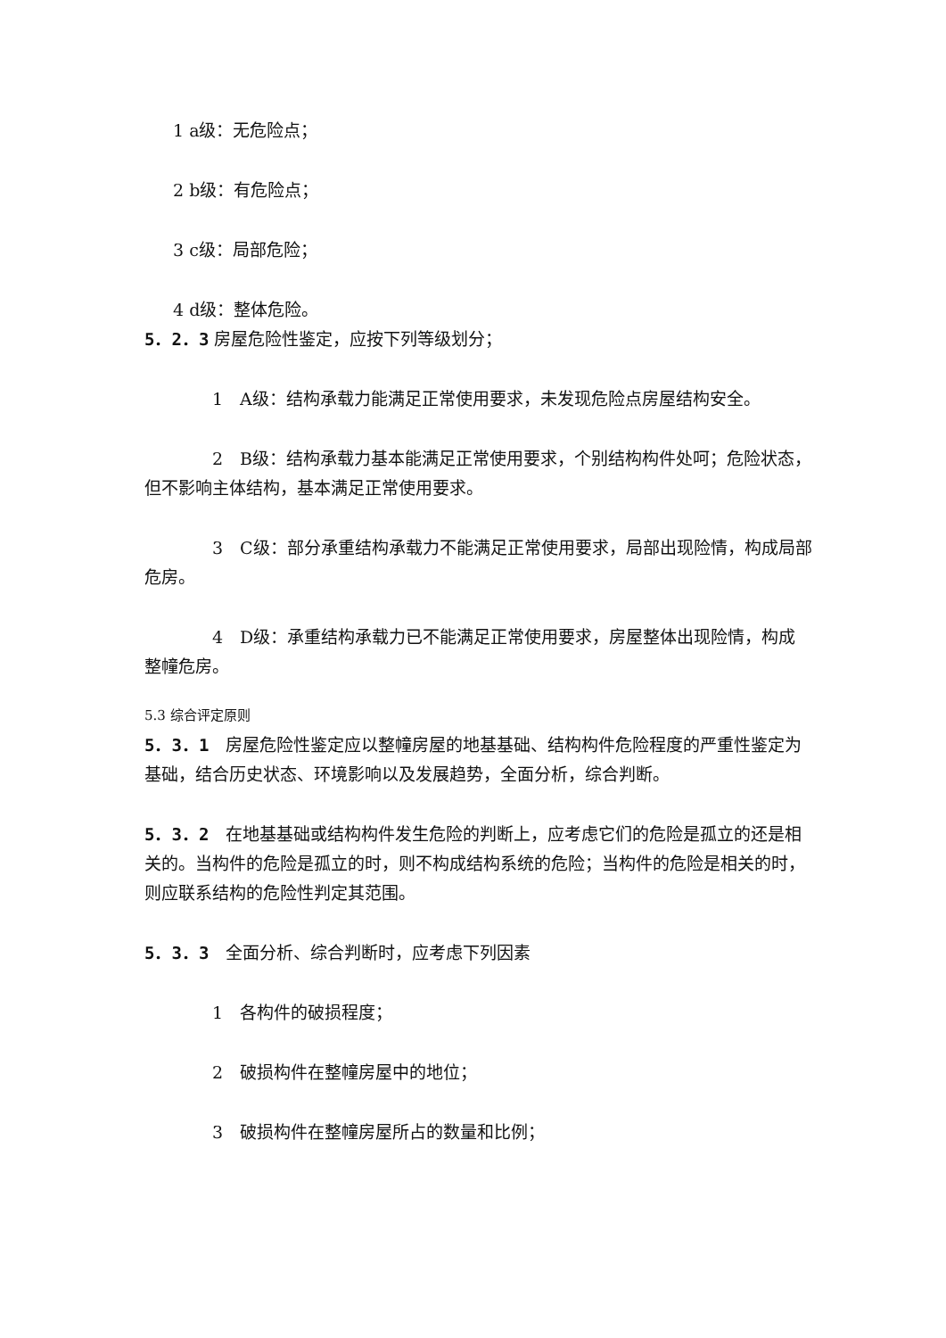1 a级：无危险点；
2 b级：有危险点；
3 c级：局部危险；
4 d级：整体危险。
5．2．3 房屋危险性鉴定，应按下列等级划分；
1　A级：结构承载力能满足正常使用要求，未发现危险点房屋结构安全。
2　B级：结构承载力基本能满足正常使用要求，个别结构构件处呵；危险状态，但不影响主体结构，基本满足正常使用要求。
3　C级：部分承重结构承载力不能满足正常使用要求，局部出现险情，构成局部危房。
4　D级：承重结构承载力已不能满足正常使用要求，房屋整体出现险情，构成整幢危房。
5.3 综合评定原则
5．3．1　房屋危险性鉴定应以整幢房屋的地基基础、结构构件危险程度的严重性鉴定为基础，结合历史状态、环境影响以及发展趋势，全面分析，综合判断。
5．3．2　在地基基础或结构构件发生危险的判断上，应考虑它们的危险是孤立的还是相关的。当构件的危险是孤立的时，则不构成结构系统的危险；当构件的危险是相关的时，则应联系结构的危险性判定其范围。
5．3．3　全面分析、综合判断时，应考虑下列因素
1　各构件的破损程度；
2　破损构件在整幢房屋中的地位；
3　破损构件在整幢房屋所占的数量和比例；